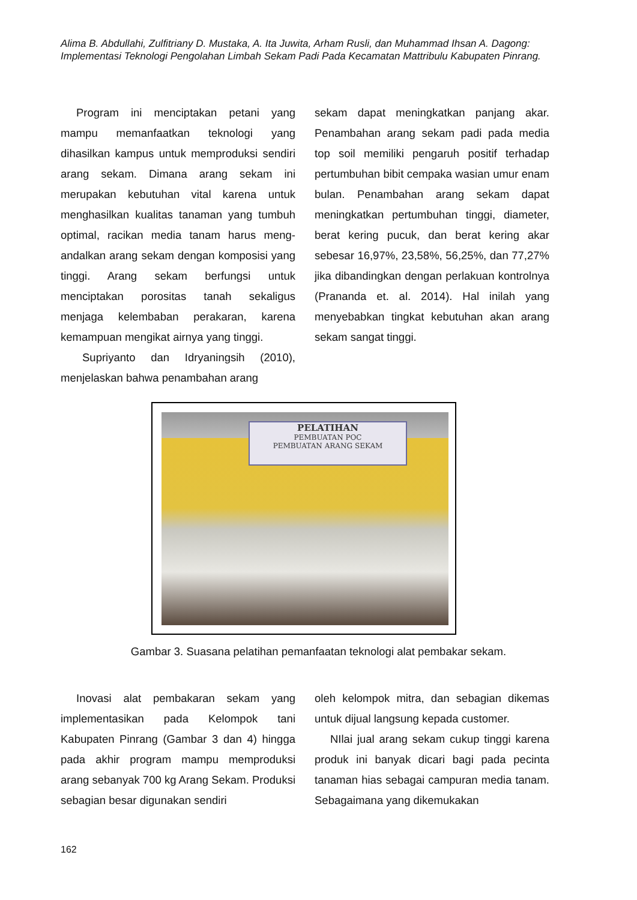Alima B. Abdullahi, Zulfitriany D. Mustaka, A. Ita Juwita, Arham Rusli, dan Muhammad Ihsan A. Dagong: Implementasi Teknologi Pengolahan Limbah Sekam Padi Pada Kecamatan Mattribulu Kabupaten Pinrang.
Program ini menciptakan petani yang mampu memanfaatkan teknologi yang dihasilkan kampus untuk memproduksi sendiri arang sekam. Dimana arang sekam ini merupakan kebutuhan vital karena untuk menghasilkan kualitas tanaman yang tumbuh optimal, racikan media tanam harus meng-andalkan arang sekam dengan komposisi yang tinggi. Arang sekam berfungsi untuk menciptakan porositas tanah sekaligus menjaga kelembaban perakaran, karena kemampuan mengikat airnya yang tinggi.
Supriyanto dan Idryaningsih (2010), menjelaskan bahwa penambahan arang
sekam dapat meningkatkan panjang akar. Penambahan arang sekam padi pada media top soil memiliki pengaruh positif terhadap pertumbuhan bibit cempaka wasian umur enam bulan. Penambahan arang sekam dapat meningkatkan pertumbuhan tinggi, diameter, berat kering pucuk, dan berat kering akar sebesar 16,97%, 23,58%, 56,25%, dan 77,27% jika dibandingkan dengan perlakuan kontrolnya (Prananda et. al. 2014). Hal inilah yang menyebabkan tingkat kebutuhan akan arang sekam sangat tinggi.
PELATIHAN
PEMBUATAN POC
PEMBUATAN ARANG SEKAM
Gambar 3. Suasana pelatihan pemanfaatan teknologi alat pembakar sekam.
Inovasi alat pembakaran sekam yang implementasikan pada Kelompok tani Kabupaten Pinrang (Gambar 3 dan 4) hingga pada akhir program mampu memproduksi arang sebanyak 700 kg Arang Sekam. Produksi sebagian besar digunakan sendiri
oleh kelompok mitra, dan sebagian dikemas untuk dijual langsung kepada customer.
NIlai jual arang sekam cukup tinggi karena produk ini banyak dicari bagi pada pecinta tanaman hias sebagai campuran media tanam. Sebagaimana yang dikemukakan
162